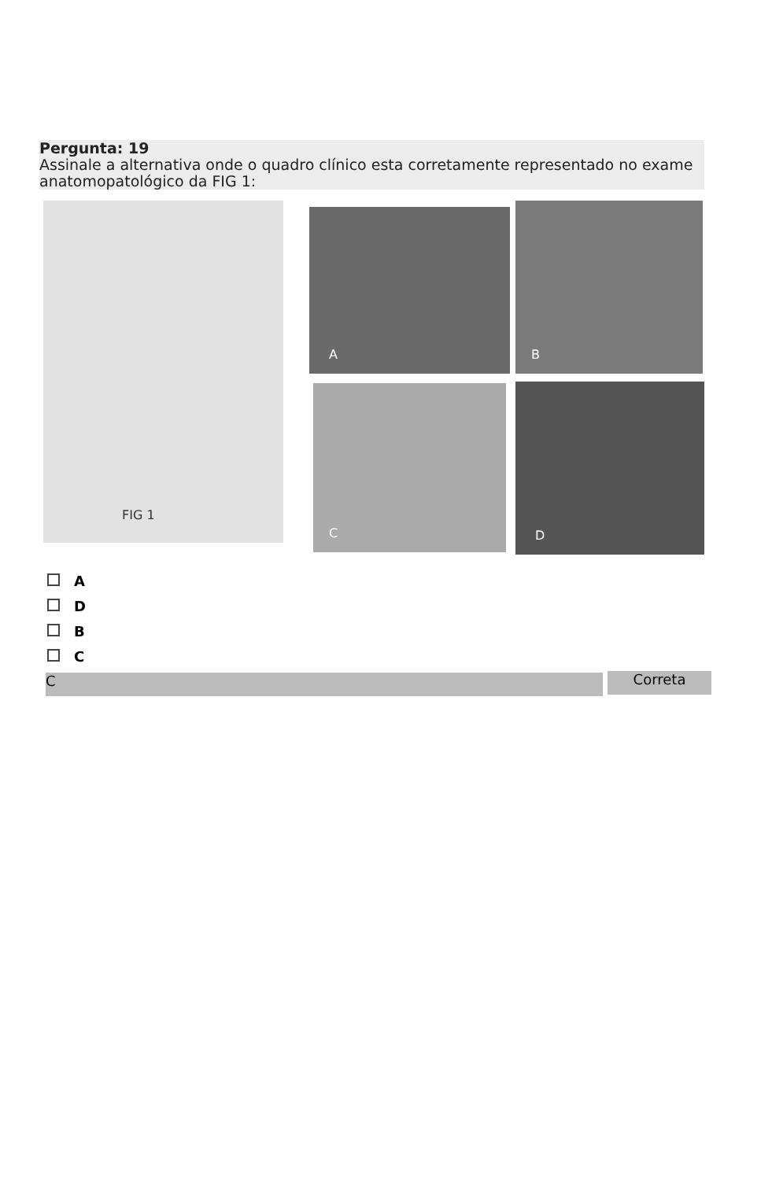Pergunta: 19
Assinale a alternativa onde o quadro clínico esta corretamente representado no exame anatomopatológico da FIG 1:
FIG 1 A B
C D
A
D
B
C
C Correta